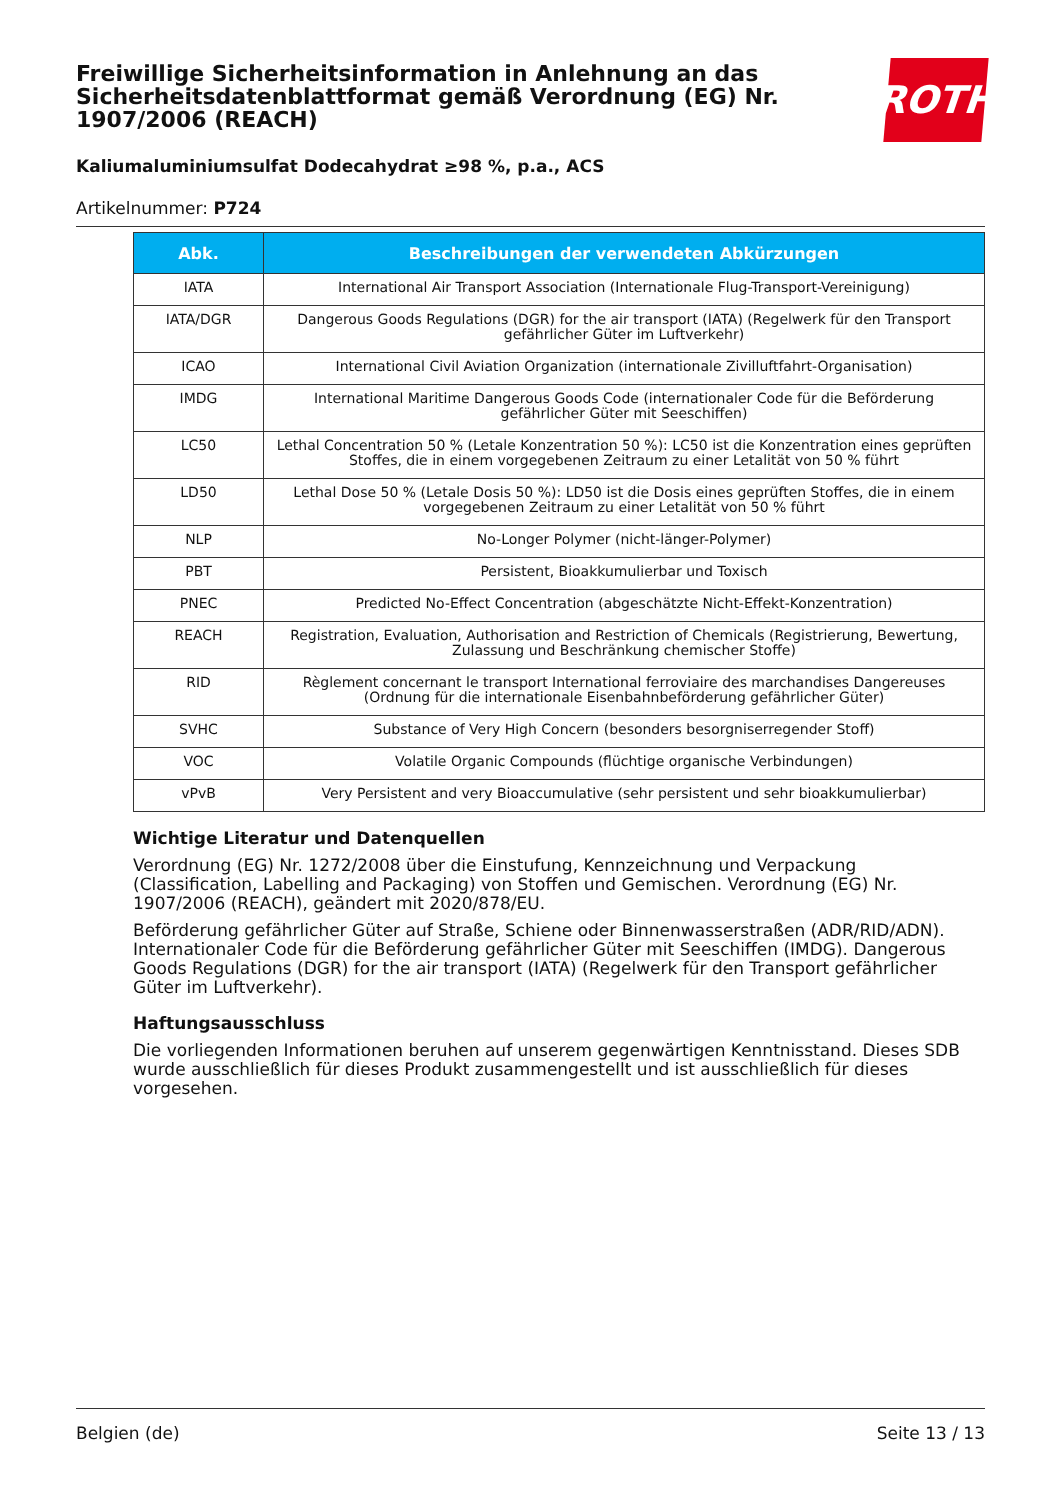Freiwillige Sicherheitsinformation in Anlehnung an das Sicherheitsdatenblattformat gemäß Verordnung (EG) Nr. 1907/2006 (REACH)
ROTH
Kaliumaluminiumsulfat Dodecahydrat ≥98 %, p.a., ACS
Artikelnummer: P724
| Abk. | Beschreibungen der verwendeten Abkürzungen |
| --- | --- |
| IATA | International Air Transport Association (Internationale Flug-Transport-Vereinigung) |
| IATA/DGR | Dangerous Goods Regulations (DGR) for the air transport (IATA) (Regelwerk für den Transport gefährlicher Güter im Luftverkehr) |
| ICAO | International Civil Aviation Organization (internationale Zivilluftfahrt-Organisation) |
| IMDG | International Maritime Dangerous Goods Code (internationaler Code für die Beförderung gefährlicher Güter mit Seeschiffen) |
| LC50 | Lethal Concentration 50 % (Letale Konzentration 50 %): LC50 ist die Konzentration eines geprüften Stoffes, die in einem vorgegebenen Zeitraum zu einer Letalität von 50 % führt |
| LD50 | Lethal Dose 50 % (Letale Dosis 50 %): LD50 ist die Dosis eines geprüften Stoffes, die in einem vorgegebenen Zeitraum zu einer Letalität von 50 % führt |
| NLP | No-Longer Polymer (nicht-länger-Polymer) |
| PBT | Persistent, Bioakkumulierbar und Toxisch |
| PNEC | Predicted No-Effect Concentration (abgeschätzte Nicht-Effekt-Konzentration) |
| REACH | Registration, Evaluation, Authorisation and Restriction of Chemicals (Registrierung, Bewertung, Zulassung und Beschränkung chemischer Stoffe) |
| RID | Règlement concernant le transport International ferroviaire des marchandises Dangereuses (Ordnung für die internationale Eisenbahnbeförderung gefährlicher Güter) |
| SVHC | Substance of Very High Concern (besonders besorgniserregender Stoff) |
| VOC | Volatile Organic Compounds (flüchtige organische Verbindungen) |
| vPvB | Very Persistent and very Bioaccumulative (sehr persistent und sehr bioakkumulierbar) |
Wichtige Literatur und Datenquellen
Verordnung (EG) Nr. 1272/2008 über die Einstufung, Kennzeichnung und Verpackung (Classification, Labelling and Packaging) von Stoffen und Gemischen. Verordnung (EG) Nr. 1907/2006 (REACH), geändert mit 2020/878/EU.
Beförderung gefährlicher Güter auf Straße, Schiene oder Binnenwasserstraßen (ADR/RID/ADN). Internationaler Code für die Beförderung gefährlicher Güter mit Seeschiffen (IMDG). Dangerous Goods Regulations (DGR) for the air transport (IATA) (Regelwerk für den Transport gefährlicher Güter im Luftverkehr).
Haftungsausschluss
Die vorliegenden Informationen beruhen auf unserem gegenwärtigen Kenntnisstand. Dieses SDB wurde ausschließlich für dieses Produkt zusammengestellt und ist ausschließlich für dieses vorgesehen.
Belgien (de) Seite 13 / 13